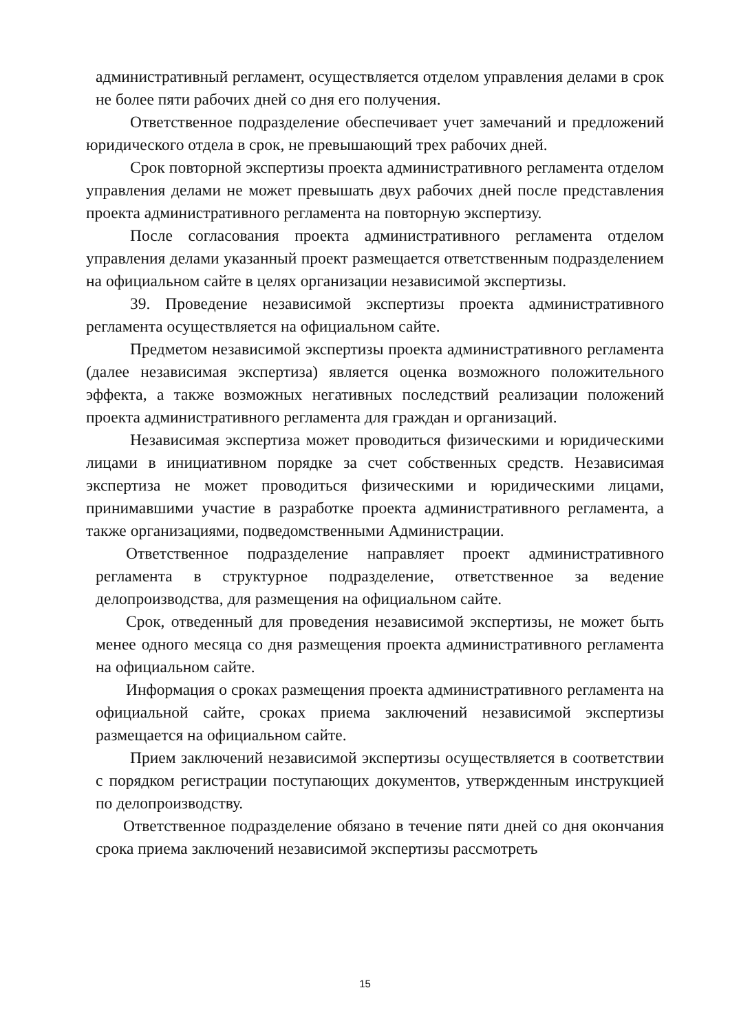административный регламент, осуществляется отделом управления делами в срок не более пяти рабочих дней со дня его получения.
Ответственное подразделение обеспечивает учет замечаний и предложений юридического отдела в срок, не превышающий трех рабочих дней.
Срок повторной экспертизы проекта административного регламента отделом управления делами не может превышать двух рабочих дней после представления проекта административного регламента на повторную экспертизу.
После согласования проекта административного регламента отделом управления делами указанный проект размещается ответственным подразделением на официальном сайте в целях организации независимой экспертизы.
39. Проведение независимой экспертизы проекта административного регламента осуществляется на официальном сайте.
Предметом независимой экспертизы проекта административного регламента (далее независимая экспертиза) является оценка возможного положительного эффекта, а также возможных негативных последствий реализации положений проекта административного регламента для граждан и организаций.
Независимая экспертиза может проводиться физическими и юридическими лицами в инициативном порядке за счет собственных средств. Независимая экспертиза не может проводиться физическими и юридическими лицами, принимавшими участие в разработке проекта административного регламента, а также организациями, подведомственными Администрации.
Ответственное подразделение направляет проект административного регламента в структурное подразделение, ответственное за ведение делопроизводства, для размещения на официальном сайте.
Срок, отведенный для проведения независимой экспертизы, не может быть менее одного месяца со дня размещения проекта административного регламента на официальном сайте.
Информация о сроках размещения проекта административного регламента на официальной сайте, сроках приема заключений независимой экспертизы размещается на официальном сайте.
Прием заключений независимой экспертизы осуществляется в соответствии с порядком регистрации поступающих документов, утвержденным инструкцией по делопроизводству.
Ответственное подразделение обязано в течение пяти дней со дня окончания срока приема заключений независимой экспертизы рассмотреть
15